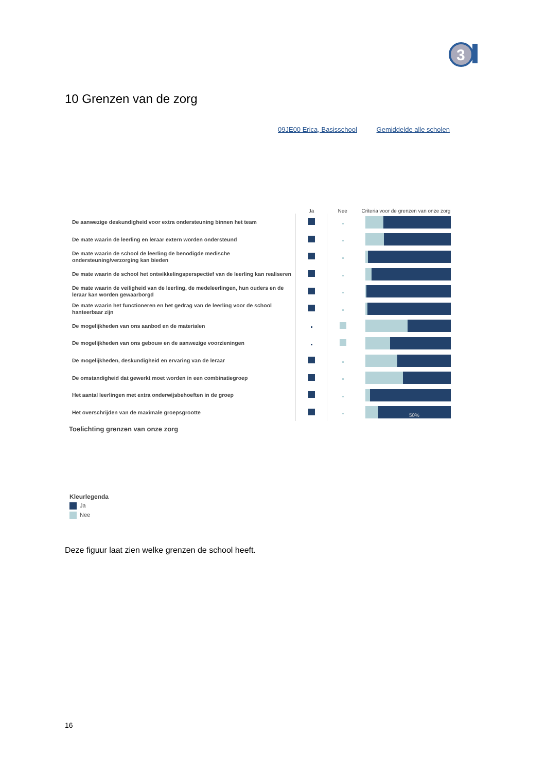3
10 Grenzen van de zorg
09JE00 Erica, Basisschool Gemiddelde alle scholen
| | Ja | Nee | Criteria voor de grenzen van onze zorg |
| --- | --- | --- | --- |
| De aanwezige deskundigheid voor extra ondersteuning binnen het team | | | |
| De mate waarin de leerling en leraar extern worden ondersteund | | | |
| De mate waarin de school de leerling de benodigde medische ondersteuning/verzorging kan bieden | | | |
| De mate waarin de school het ontwikkelingsperspectief van de leerling kan realiseren | | | |
| De mate waarin de veiligheid van de leerling, de medeleerlingen, hun ouders en de leraar kan worden gewaarborgd | | | |
| De mate waarin het functioneren en het gedrag van de leerling voor de school hanteerbaar zijn | | | |
| De mogelijkheden van ons aanbod en de materialen | | | |
| De mogelijkheden van ons gebouw en de aanwezige voorzieningen | | | |
| De mogelijkheden, deskundigheid en ervaring van de leraar | | | |
| De omstandigheid dat gewerkt moet worden in een combinatiegroep | | | |
| Het aantal leerlingen met extra onderwijsbehoeften in de groep | | | |
| Het overschrijden van de maximale groepsgrootte | | | 50% |
Toelichting grenzen van onze zorg
Kleurlegenda
Ja
Nee
Deze figuur laat zien welke grenzen de school heeft.
16